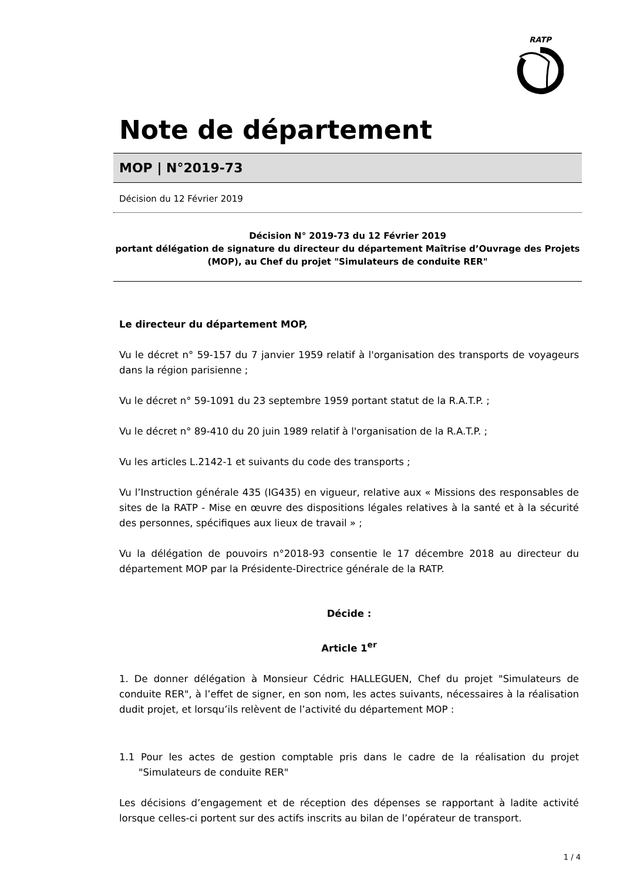RATP
Note de département
MOP | N°2019-73
Décision du 12 Février 2019
Décision N° 2019-73 du 12 Février 2019
portant délégation de signature du directeur du département Maîtrise d’Ouvrage des Projets (MOP), au Chef du projet "Simulateurs de conduite RER"
Le directeur du département MOP,
Vu le décret n° 59-157 du 7 janvier 1959 relatif à l'organisation des transports de voyageurs dans la région parisienne ;
Vu le décret n° 59-1091 du 23 septembre 1959 portant statut de la R.A.T.P. ;
Vu le décret n° 89-410 du 20 juin 1989 relatif à l'organisation de la R.A.T.P. ;
Vu les articles L.2142-1 et suivants du code des transports ;
Vu l’Instruction générale 435 (IG435) en vigueur, relative aux « Missions des responsables de sites de la RATP - Mise en œuvre des dispositions légales relatives à la santé et à la sécurité des personnes, spécifiques aux lieux de travail » ;
Vu la délégation de pouvoirs n°2018-93 consentie le 17 décembre 2018 au directeur du département MOP par la Présidente-Directrice générale de la RATP.
Décide :
Article 1<sup>er</sup>
1. De donner délégation à Monsieur Cédric HALLEGUEN, Chef du projet "Simulateurs de conduite RER", à l’effet de signer, en son nom, les actes suivants, nécessaires à la réalisation dudit projet, et lorsqu’ils relèvent de l’activité du département MOP :
1.1 Pour les actes de gestion comptable pris dans le cadre de la réalisation du projet "Simulateurs de conduite RER"
Les décisions d’engagement et de réception des dépenses se rapportant à ladite activité lorsque celles-ci portent sur des actifs inscrits au bilan de l’opérateur de transport.
1 / 4